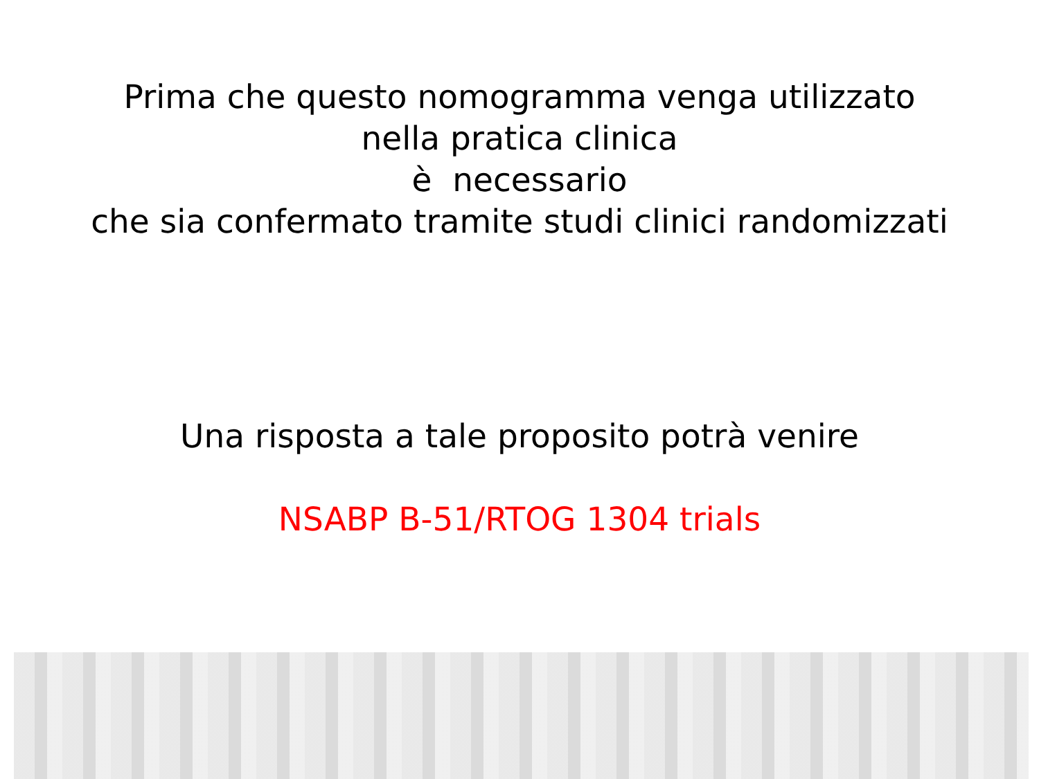Prima che questo nomogramma venga utilizzato
nella pratica clinica
è necessario
che sia confermato tramite studi clinici randomizzati
Una risposta a tale proposito potrà venire
NSABP B-51/RTOG 1304 trials